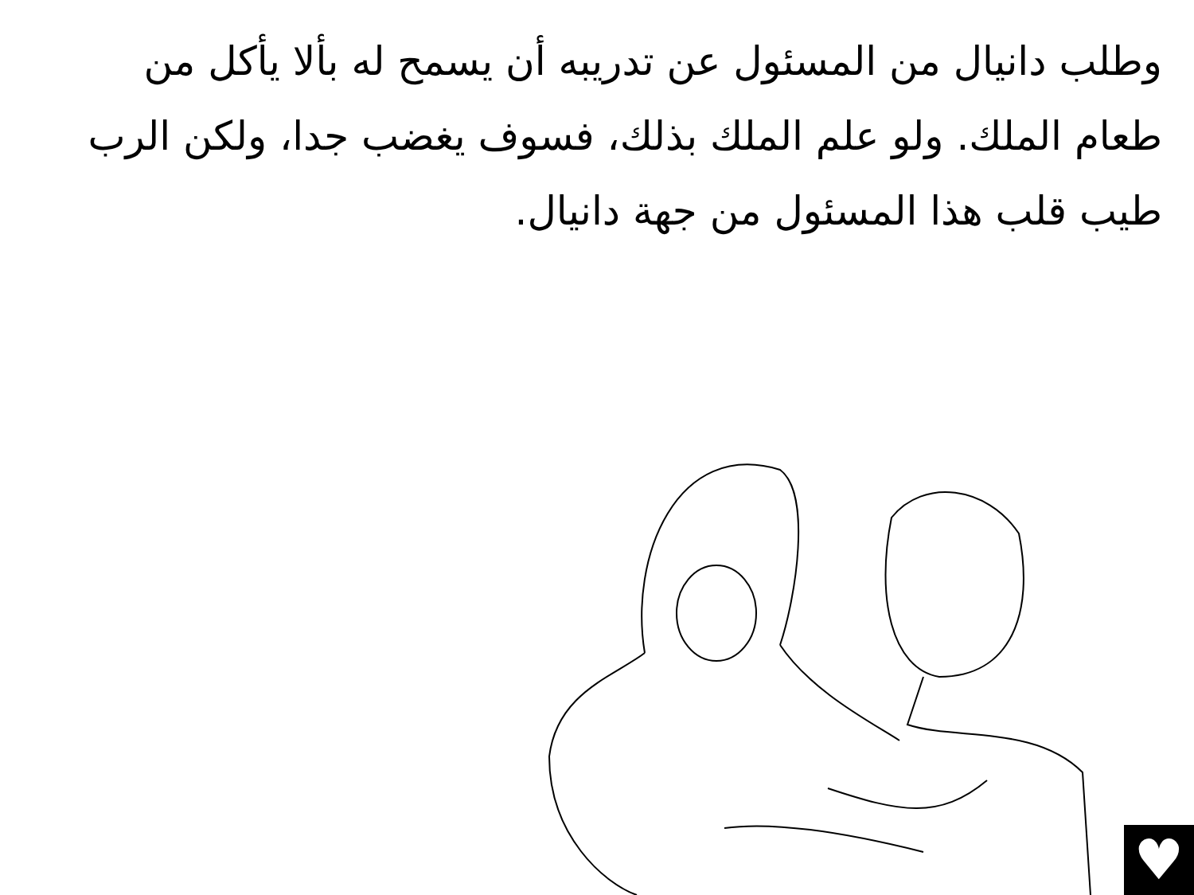وطلب دانيال من المسئول عن تدريبه أن يسمح له بألا يأكل من طعام الملك. ولو علم الملك بذلك، فسوف يغضب جدا، ولكن الرب طيب قلب هذا المسئول من جهة دانيال.
♥